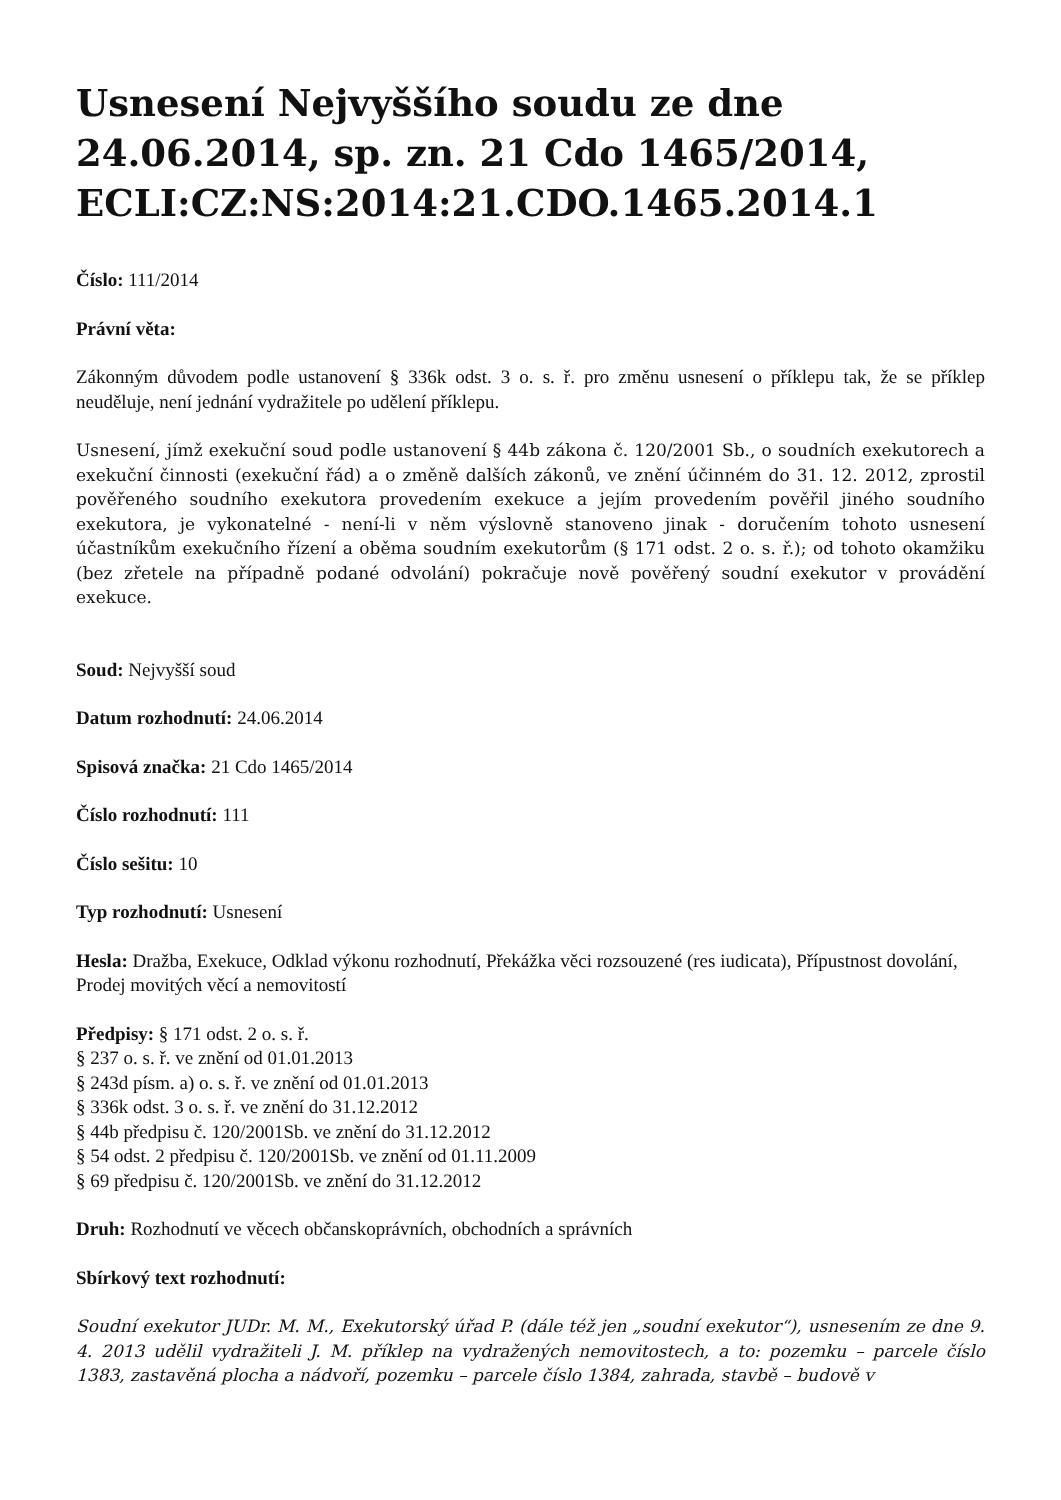Usnesení Nejvyššího soudu ze dne 24.06.2014, sp. zn. 21 Cdo 1465/2014, ECLI:CZ:NS:2014:21.CDO.1465.2014.1
Číslo: 111/2014
Právní věta:
Zákonným důvodem podle ustanovení § 336k odst. 3 o. s. ř. pro změnu usnesení o příklepu tak, že se příklep neuděluje, není jednání vydražitele po udělení příklepu.
Usnesení, jímž exekuční soud podle ustanovení § 44b zákona č. 120/2001 Sb., o soudních exekutorech a exekuční činnosti (exekuční řád) a o změně dalších zákonů, ve znění účinném do 31. 12. 2012, zprostil pověřeného soudního exekutora provedením exekuce a jejím provedením pověřil jiného soudního exekutora, je vykonatelné - není-li v něm výslovně stanoveno jinak - doručením tohoto usnesení účastníkům exekučního řízení a oběma soudním exekutorům (§ 171 odst. 2 o. s. ř.); od tohoto okamžiku (bez zřetele na případně podané odvolání) pokračuje nově pověřený soudní exekutor v provádění exekuce.
Soud: Nejvyšší soud
Datum rozhodnutí: 24.06.2014
Spisová značka: 21 Cdo 1465/2014
Číslo rozhodnutí: 111
Číslo sešitu: 10
Typ rozhodnutí: Usnesení
Hesla: Dražba, Exekuce, Odklad výkonu rozhodnutí, Překážka věci rozsouzené (res iudicata), Přípustnost dovolání, Prodej movitých věcí a nemovitostí
Předpisy: § 171 odst. 2 o. s. ř.
§ 237 o. s. ř. ve znění od 01.01.2013
§ 243d písm. a) o. s. ř. ve znění od 01.01.2013
§ 336k odst. 3 o. s. ř. ve znění do 31.12.2012
§ 44b předpisu č. 120/2001Sb. ve znění do 31.12.2012
§ 54 odst. 2 předpisu č. 120/2001Sb. ve znění od 01.11.2009
§ 69 předpisu č. 120/2001Sb. ve znění do 31.12.2012
Druh: Rozhodnutí ve věcech občanskoprávních, obchodních a správních
Sbírkový text rozhodnutí:
Soudní exekutor JUDr. M. M., Exekutorský úřad P. (dále též jen „soudní exekutor“), usnesením ze dne 9. 4. 2013 udělil vydražiteli J. M. příklep na vydražených nemovitostech, a to: pozemku – parcele číslo 1383, zastavěná plocha a nádvoří, pozemku – parcele číslo 1384, zahrada, stavbě – budově v